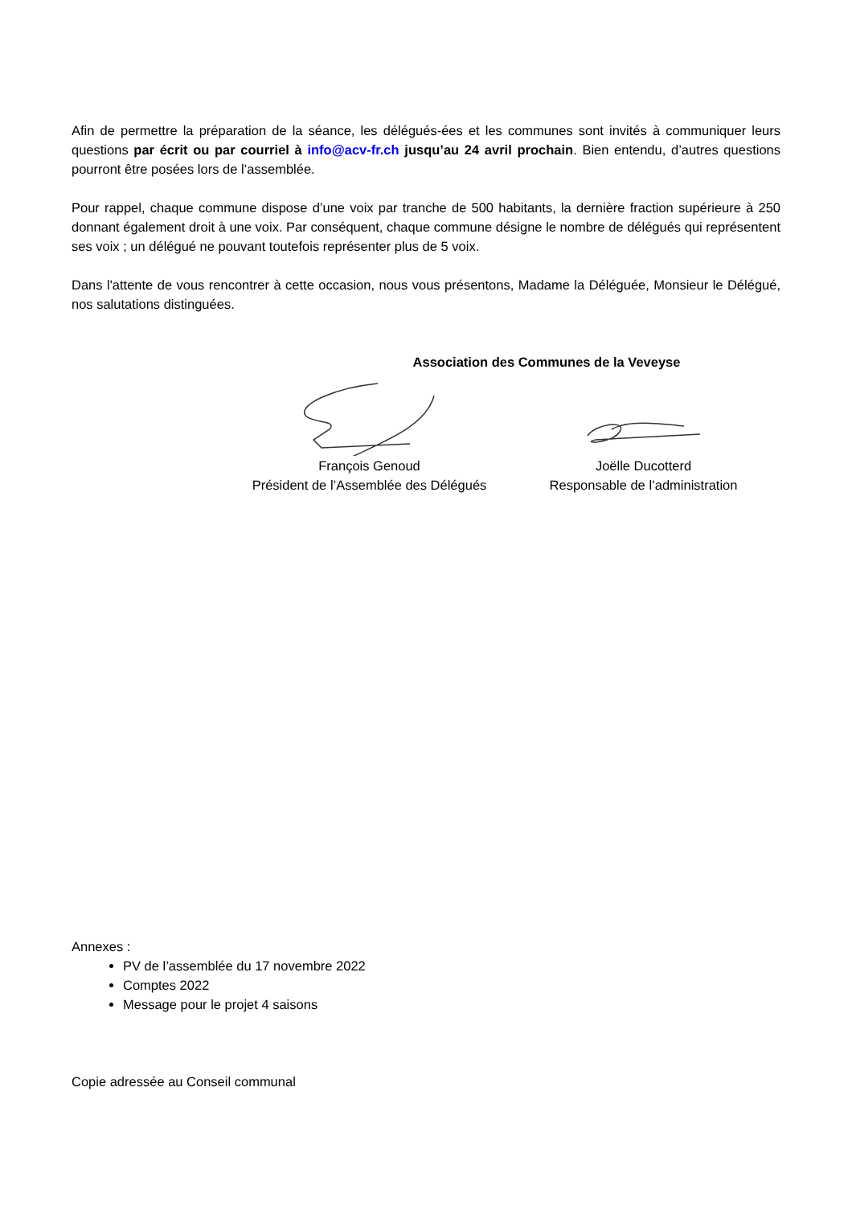Afin de permettre la préparation de la séance, les délégués-ées et les communes sont invités à communiquer leurs questions par écrit ou par courriel à info@acv-fr.ch jusqu’au 24 avril prochain. Bien entendu, d’autres questions pourront être posées lors de l’assemblée.
Pour rappel, chaque commune dispose d’une voix par tranche de 500 habitants, la dernière fraction supérieure à 250 donnant également droit à une voix. Par conséquent, chaque commune désigne le nombre de délégués qui représentent ses voix ; un délégué ne pouvant toutefois représenter plus de 5 voix.
Dans l'attente de vous rencontrer à cette occasion, nous vous présentons, Madame la Déléguée, Monsieur le Délégué, nos salutations distinguées.
Association des Communes de la Veveyse
François Genoud
Président de l’Assemblée des Délégués
Joëlle Ducotterd
Responsable de l’administration
Annexes :
PV de l’assemblée du 17 novembre 2022
Comptes 2022
Message pour le projet 4 saisons
Copie adressée au Conseil communal